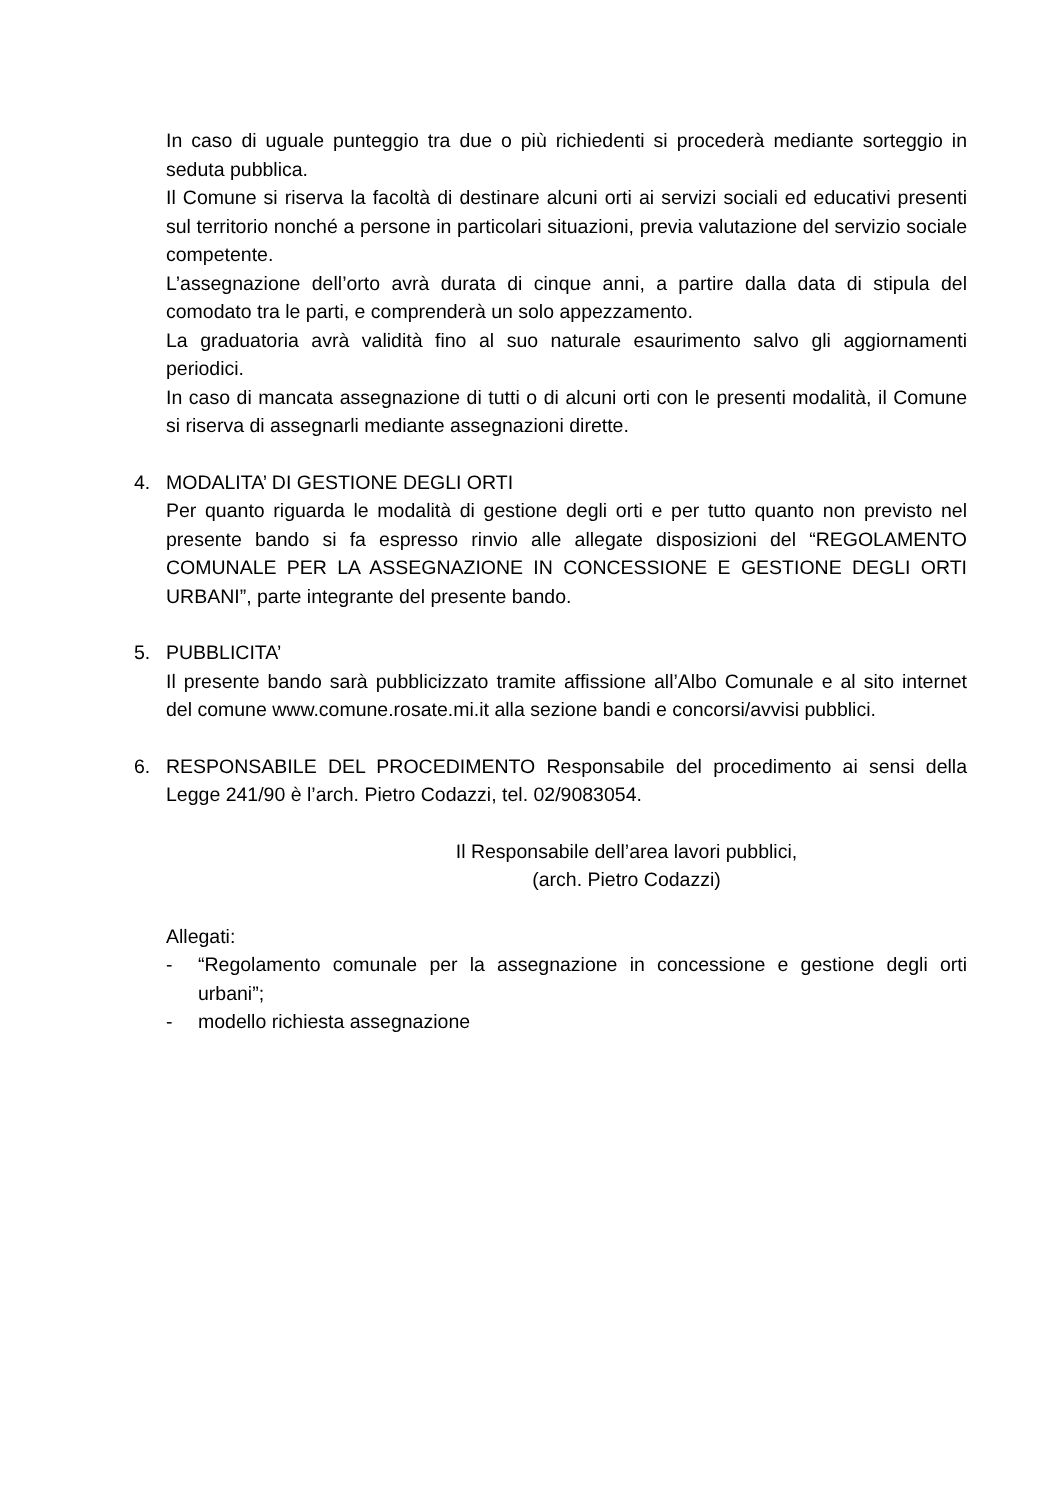In caso di uguale punteggio tra due o più richiedenti si procederà mediante sorteggio in seduta pubblica.
Il Comune si riserva la facoltà di destinare alcuni orti ai servizi sociali ed educativi presenti sul territorio nonché a persone in particolari situazioni, previa valutazione del servizio sociale competente.
L’assegnazione dell’orto avrà durata di cinque anni, a partire dalla data di stipula del comodato tra le parti, e comprenderà un solo appezzamento.
La graduatoria avrà validità fino al suo naturale esaurimento salvo gli aggiornamenti periodici.
In caso di mancata assegnazione di tutti o di alcuni orti con le presenti modalità, il Comune si riserva di assegnarli mediante assegnazioni dirette.
4. MODALITA’ DI GESTIONE DEGLI ORTI
Per quanto riguarda le modalità di gestione degli orti e per tutto quanto non previsto nel presente bando si fa espresso rinvio alle allegate disposizioni del “REGOLAMENTO COMUNALE PER LA ASSEGNAZIONE IN CONCESSIONE E GESTIONE DEGLI ORTI URBANI”, parte integrante del presente bando.
5. PUBBLICITA’
Il presente bando sarà pubblicizzato tramite affissione all’Albo Comunale e al sito internet del comune www.comune.rosate.mi.it alla sezione bandi e concorsi/avvisi pubblici.
6. RESPONSABILE DEL PROCEDIMENTO Responsabile del procedimento ai sensi della Legge 241/90 è l’arch. Pietro Codazzi, tel. 02/9083054.
Il Responsabile dell’area lavori pubblici,
(arch. Pietro Codazzi)
Allegati:
- “Regolamento comunale per la assegnazione in concessione e gestione degli orti urbani”;
- modello richiesta assegnazione